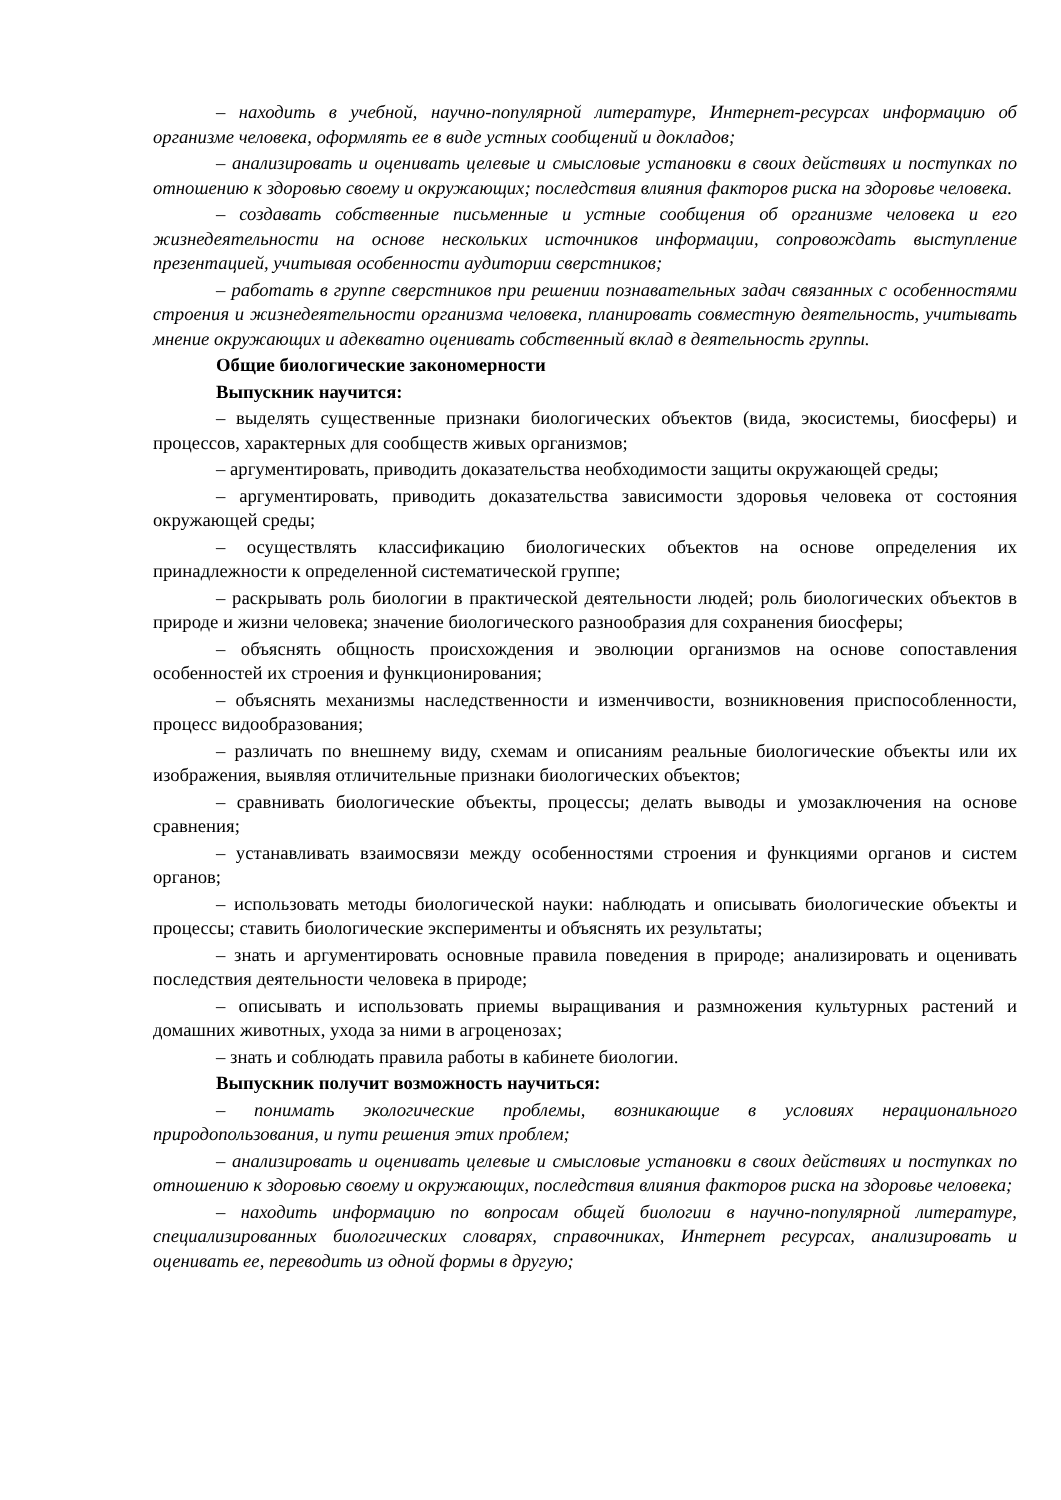– находить в учебной, научно-популярной литературе, Интернет-ресурсах информацию об организме человека, оформлять ее в виде устных сообщений и докладов;
– анализировать и оценивать целевые и смысловые установки в своих действиях и поступках по отношению к здоровью своему и окружающих; последствия влияния факторов риска на здоровье человека.
– создавать собственные письменные и устные сообщения об организме человека и его жизнедеятельности на основе нескольких источников информации, сопровождать выступление презентацией, учитывая особенности аудитории сверстников;
– работать в группе сверстников при решении познавательных задач связанных с особенностями строения и жизнедеятельности организма человека, планировать совместную деятельность, учитывать мнение окружающих и адекватно оценивать собственный вклад в деятельность группы.
Общие биологические закономерности
Выпускник научится:
– выделять существенные признаки биологических объектов (вида, экосистемы, биосферы) и процессов, характерных для сообществ живых организмов;
– аргументировать, приводить доказательства необходимости защиты окружающей среды;
– аргументировать, приводить доказательства зависимости здоровья человека от состояния окружающей среды;
– осуществлять классификацию биологических объектов на основе определения их принадлежности к определенной систематической группе;
– раскрывать роль биологии в практической деятельности людей; роль биологических объектов в природе и жизни человека; значение биологического разнообразия для сохранения биосферы;
– объяснять общность происхождения и эволюции организмов на основе сопоставления особенностей их строения и функционирования;
– объяснять механизмы наследственности и изменчивости, возникновения приспособленности, процесс видообразования;
– различать по внешнему виду, схемам и описаниям реальные биологические объекты или их изображения, выявляя отличительные признаки биологических объектов;
– сравнивать биологические объекты, процессы; делать выводы и умозаключения на основе сравнения;
– устанавливать взаимосвязи между особенностями строения и функциями органов и систем органов;
– использовать методы биологической науки: наблюдать и описывать биологические объекты и процессы; ставить биологические эксперименты и объяснять их результаты;
– знать и аргументировать основные правила поведения в природе; анализировать и оценивать последствия деятельности человека в природе;
– описывать и использовать приемы выращивания и размножения культурных растений и домашних животных, ухода за ними в агроценозах;
– знать и соблюдать правила работы в кабинете биологии.
Выпускник получит возможность научиться:
– понимать экологические проблемы, возникающие в условиях нерационального природопользования, и пути решения этих проблем;
– анализировать и оценивать целевые и смысловые установки в своих действиях и поступках по отношению к здоровью своему и окружающих, последствия влияния факторов риска на здоровье человека;
– находить информацию по вопросам общей биологии в научно-популярной литературе, специализированных биологических словарях, справочниках, Интернет ресурсах, анализировать и оценивать ее, переводить из одной формы в другую;